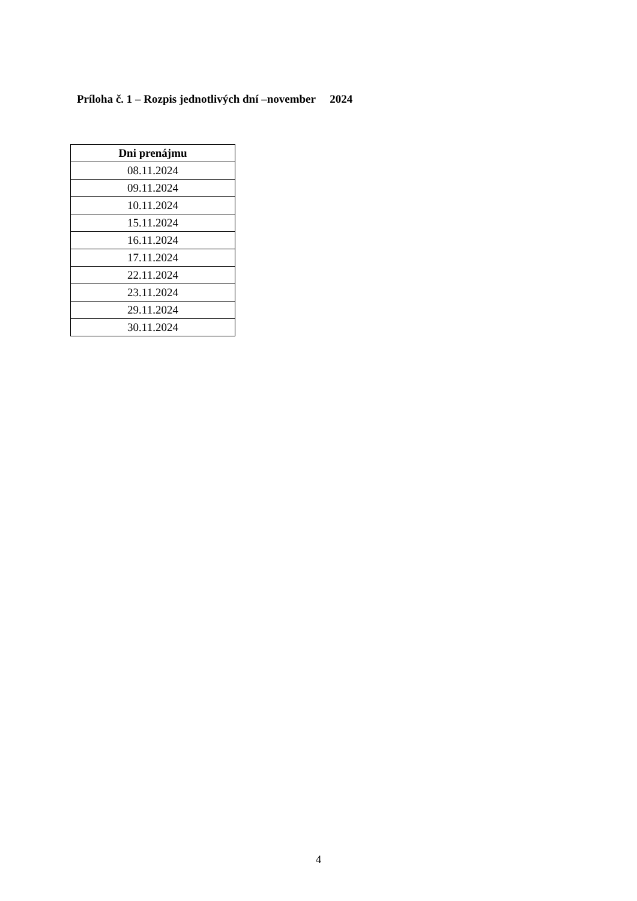Príloha č. 1 – Rozpis jednotlivých dní –november 2024
| Dni prenájmu |
| --- |
| 08.11.2024 |
| 09.11.2024 |
| 10.11.2024 |
| 15.11.2024 |
| 16.11.2024 |
| 17.11.2024 |
| 22.11.2024 |
| 23.11.2024 |
| 29.11.2024 |
| 30.11.2024 |
4